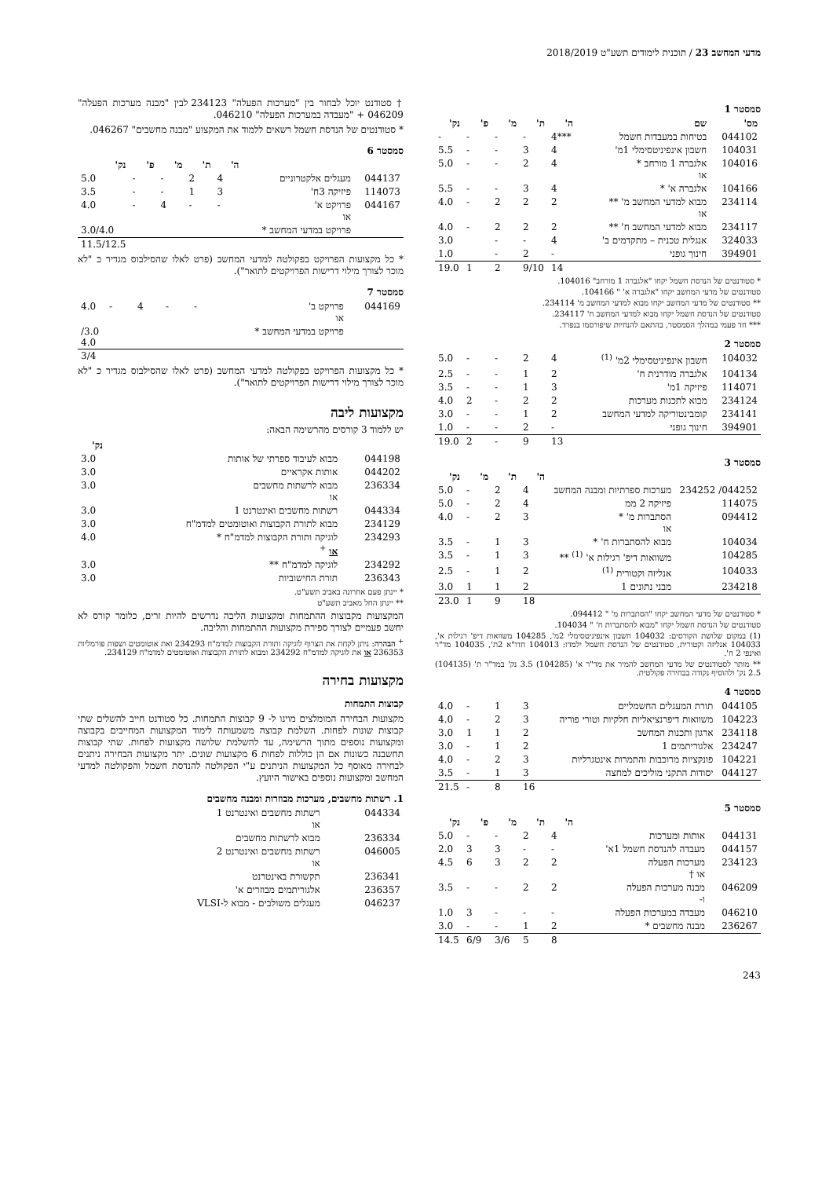מדעי המחשב 23 / תוכנית לימודים תשע"ט 2018/2019
סמסטר 1
| מס' | שם | ה' | ת' | מ' | פ' | נק' |
| --- | --- | --- | --- | --- | --- | --- |
| 044102 | בטיחות במעבדות חשמל | 4*** | - | - | - | - |
| 104031 | חשבון אינפיניטסימלי 1מ' | 4 | 3 | - | - | 5.5 |
| 104016 | אלגברה 1 מורחב * או | 4 | 2 | - | - | 5.0 |
| 104166 | אלגברה א' * | 4 | 3 | - | - | 5.5 |
| 234114 | מבוא למדעי המחשב מ' ** או | 2 | 2 | 2 | - | 4.0 |
| 234117 | מבוא למדעי המחשב ח' ** | 2 | 2 | 2 | - | 4.0 |
| 324033 | אנגלית טכנית – מתקדמים ב' | 4 | - | - | | 3.0 |
| 394901 | חינוך גופני | - | 2 | - | | 1.0 |
| | | 14 | 9/10 | 2 | 1 | 19.0 |
* סטודנטים של הנדסת חשמל יקחו "אלגברה 1 מורחב" 104016.
סטודנטים של מדעי המחשב יקחו "אלגברה א' " 104166.
** סטודנטים של מדעי המחשב יקחו מבוא למדעי המחשב מ' 234114.
סטודנטים של הנדסת חשמל יקחו מבוא למדעי המחשב ח' 234117.
*** חד פעמי במהלך הסמסטר, בהתאם להנחיות שיפורסמו בנפרד.
סמסטר 2
| 104032 | חשבון אינפיניטסימלי 2מ' <sup>(1)</sup> | 4 | 2 | - | - | 5.0 |
| 104134 | אלגברה מודרנית ח' | 2 | 1 | - | - | 2.5 |
| 114071 | פיזיקה 1מ' | 3 | 1 | - | - | 3.5 |
| 234124 | מבוא לתכנות מערכות | 2 | 2 | - | 2 | 4.0 |
| 234141 | קומבינטוריקה למדעי המחשב | 2 | 1 | - | - | 3.0 |
| 394901 | חינוך גופני | - | 2 | - | - | 1.0 |
| | | 13 | 9 | - | 2 | 19.0 |
סמסטר 3
| | | ה' | ת' | מ' | נק' |
| --- | --- | --- | --- | --- | --- |
| 044252/ 234252 | מערכות ספרתיות ומבנה המחשב | 4 | 2 | - | 5.0 |
| 114075 | פיזיקה 2 ממ | 4 | 2 | - | 5.0 |
| 094412 | הסתברות מ' * או | 3 | 2 | - | 4.0 |
| 104034 | מבוא להסתברות ח' * | 3 | 1 | - | 3.5 |
| 104285 | משוואות דיפ' רגילות א' <sup>(1)</sup> ** | 3 | 1 | - | 3.5 |
| 104033 | אנליזה וקטורית <sup>(1)</sup> | 2 | 1 | - | 2.5 |
| 234218 | מבני נתונים 1 | 2 | 1 | 1 | 3.0 |
| | | 18 | 9 | 1 | 23.0 |
* סטודנטים של מדעי המחשב יקחו "הסתברות מ' " 094412.
סטודנטים של הנדסת חשמל יקחו "מבוא להסתברות ח' " 104034.
(1) במקום שלושת הקורסים: 104032 חשבון אינפיניטסימלי 2מ', 104285 משוואות דיפ' רגילות א', 104033 אנליזה וקטורית, סטודנטים של הנדסת חשמל ילמדו: 104013 חדו"א 2ת', 104035 מד"ר ואינפי 2 ח'.
** מותר לסטודנטים של מדעי המחשב להמיר את מד"ר א' (104285) 3.5 נק' במד"ר ת' (104135) 2.5 נק' ולהוסיף נקודה בבחירה פקולטית.
סמסטר 4
| 044105 | תורת המעגלים החשמליים | 3 | 1 | - | 4.0 |
| 104223 | משוואות דיפרנציאליות חלקיות וטורי פוריה | 3 | 2 | - | 4.0 |
| 234118 | ארגון ותכנות המחשב | 2 | 1 | 1 | 3.0 |
| 234247 | אלגוריתמים 1 | 2 | 1 | - | 3.0 |
| 104221 | פונקציות מרוכבות והתמרות אינטגרליות | 3 | 2 | - | 4.0 |
| 044127 | יסודות התקני מוליכים למחצה | 3 | 1 | - | 3.5 |
| | | 16 | 8 | - | 21.5 |
סמסטר 5
| | | ה' | ת' | מ' | פ' | נק' |
| --- | --- | --- | --- | --- | --- | --- |
| 044131 | אותות ומערכות | 4 | 2 | - | - | 5.0 |
| 044157 | מעבדה להנדסת חשמל 1א' | - | - | 3 | 3 | 2.0 |
| 234123 | מערכות הפעלה או † | 2 | 2 | 3 | 6 | 4.5 |
| 046209 | מבנה מערכות הפעלה ו- | 2 | 2 | - | - | 3.5 |
| 046210 | מעבדה במערכות הפעלה | - | - | - | 3 | 1.0 |
| 236267 | מבנה מחשבים * | 2 | 1 | - | - | 3.0 |
| | | 8 | 5 | 3/6 | 6/9 | 14.5 |
† סטודנט יוכל לבחור בין "מערכות הפעלה" 234123 לבין "מבנה מערכות הפעלה" 046209 + "מעבדה במערכות הפעלה" 046210.
* סטודנטים של הנדסת חשמל רשאים ללמוד את המקצוע "מבנה מחשבים" 046267.
סמסטר 6
| | | ה' | ת' | מ' | פ' | נק' |
| --- | --- | --- | --- | --- | --- | --- |
| 044137 | מעגלים אלקטרוניים | 4 | 2 | - | - | 5.0 |
| 114073 | פיזיקה 3ח' | 3 | 1 | - | - | 3.5 |
| 044167 | פרויקט א' או | - | - | 4 | - | 4.0 |
| | פרויקט במדעי המחשב * | | | | | 3.0/4.0 |
| | | | | | | 11.5/12.5 |
* כל מקצועות הפרויקט בפקולטה למדעי המחשב (פרט לאלו שהסילבוס מגדיר כ "לא מוכר לצורך מילוי דרישות הפרויקטים לתואר").
סמסטר 7
| 044169 | פרויקט ב' או | - | - | 4 | - | 4.0 |
| | פרויקט במדעי המחשב * | | | | | /3.0 4.0 |
| | | | | | | 3/4 |
* כל מקצועות הפרויקט בפקולטה למדעי המחשב (פרט לאלו שהסילבוס מגדיר כ "לא מוכר לצורך מילוי דרישות הפרויקטים לתואר").
מקצועות ליבה
יש ללמוד 3 קורסים מהרשימה הבאה:
| | | נק' |
| --- | --- | --- |
| 044198 | מבוא לעיבוד ספרתי של אותות | 3.0 |
| 044202 | אותות אקראיים | 3.0 |
| 236334 | מבוא לרשתות מחשבים או | 3.0 |
| 044334 | רשתות מחשבים ואינטרנט 1 | 3.0 |
| 234129 | מבוא לתורת הקבוצות ואוטומטים למדמ"ח | 3.0 |
| 234293 | לוגיקה ותורת הקבוצות למדמ"ח * או <sup>+</sup> | 4.0 |
| 234292 | לוגיקה למדמ"ח ** | 3.0 |
| 236343 | תורת החישוביות | 3.0 |
* יינתן פעם אחרונה באביב תשע"ט.
** יינתן החל מאביב תשע"ט
המקצועות מקבוצות ההתמחות ומקצועות הליבה נדרשים להיות זרים, כלומר קורס לא יחשב פעמיים לצורך ספירת מקצועות ההתמחות והליבה.
<sup>+</sup> הבהרה: ניתן לקחת את הצרוף לוגיקה ותורת הקבוצות למדמ"ח 234293 ואת אוטומטים ושפות פורמליות 236353 או את לוגיקה למדמ"ח 234292 ומבוא לתורת הקבוצות ואוטומטים למדמ"ח 234129.
מקצועות בחירה
קבוצות התמחות
מקצועות הבחירה המומלצים מוינו ל- 9 קבוצות התמחות. כל סטודנט חייב להשלים שתי קבוצות שונות לפחות. השלמת קבוצה משמעותה לימוד המקצועות המחייבים בקבוצה ומקצועות נוספים מתוך הרשימה, עד להשלמת שלושה מקצועות לפחות. שתי קבוצות תחשבנה כשונות אם הן כוללות לפחות 6 מקצועות שונים. יתר מקצועות הבחירה ניתנים לבחירה מאוסף כל המקצועות הניתנים ע"י הפקולטה להנדסת חשמל והפקולטה למדעי המחשב ומקצועות נוספים באישור היועץ.
1. רשתות מחשבים, מערכות מבוזרות ומבנה מחשבים
| 044334 | רשתות מחשבים ואינטרנט 1 או |
| 236334 | מבוא לרשתות מחשבים |
| 046005 | רשתות מחשבים ואינטרנט 2 או |
| 236341 | תקשורת באינטרנט |
| 236357 | אלגוריתמים מבוזרים א' |
| 046237 | מעגלים משולבים - מבוא ל-VLSI |
243